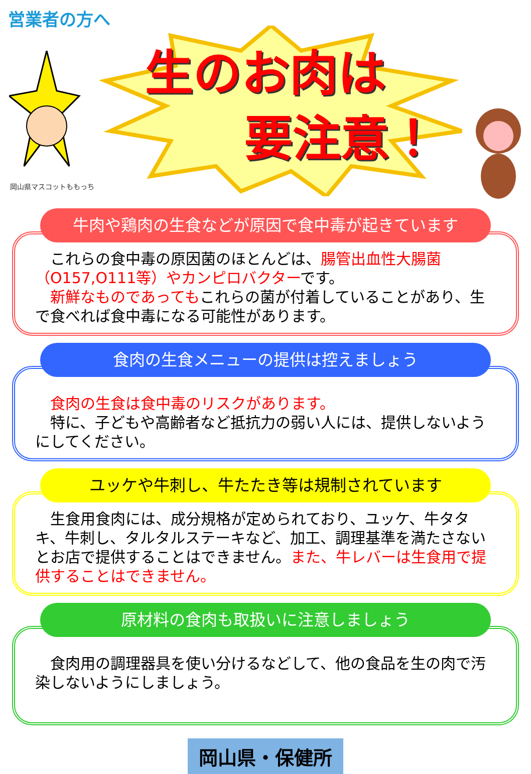営業者の方へ
生のお肉は
要注意！
岡山県マスコットももっち
牛肉や鶏肉の生食などが原因で食中毒が起きています
　これらの食中毒の原因菌のほとんどは、腸管出血性大腸菌（O157,O111等）やカンピロバクターです。
　新鮮なものであってもこれらの菌が付着していることがあり、生で食べれば食中毒になる可能性があります。
食肉の生食メニューの提供は控えましょう
　食肉の生食は食中毒のリスクがあります。
　特に、子どもや高齢者など抵抗力の弱い人には、提供しないようにしてください。
ユッケや牛刺し、牛たたき等は規制されています
　生食用食肉には、成分規格が定められており、ユッケ、牛タタキ、牛刺し、タルタルステーキなど、加工、調理基準を満たさないとお店で提供することはできません。また、牛レバーは生食用で提供することはできません。
原材料の食肉も取扱いに注意しましょう
　食肉用の調理器具を使い分けるなどして、他の食品を生の肉で汚染しないようにしましょう。
岡山県・保健所